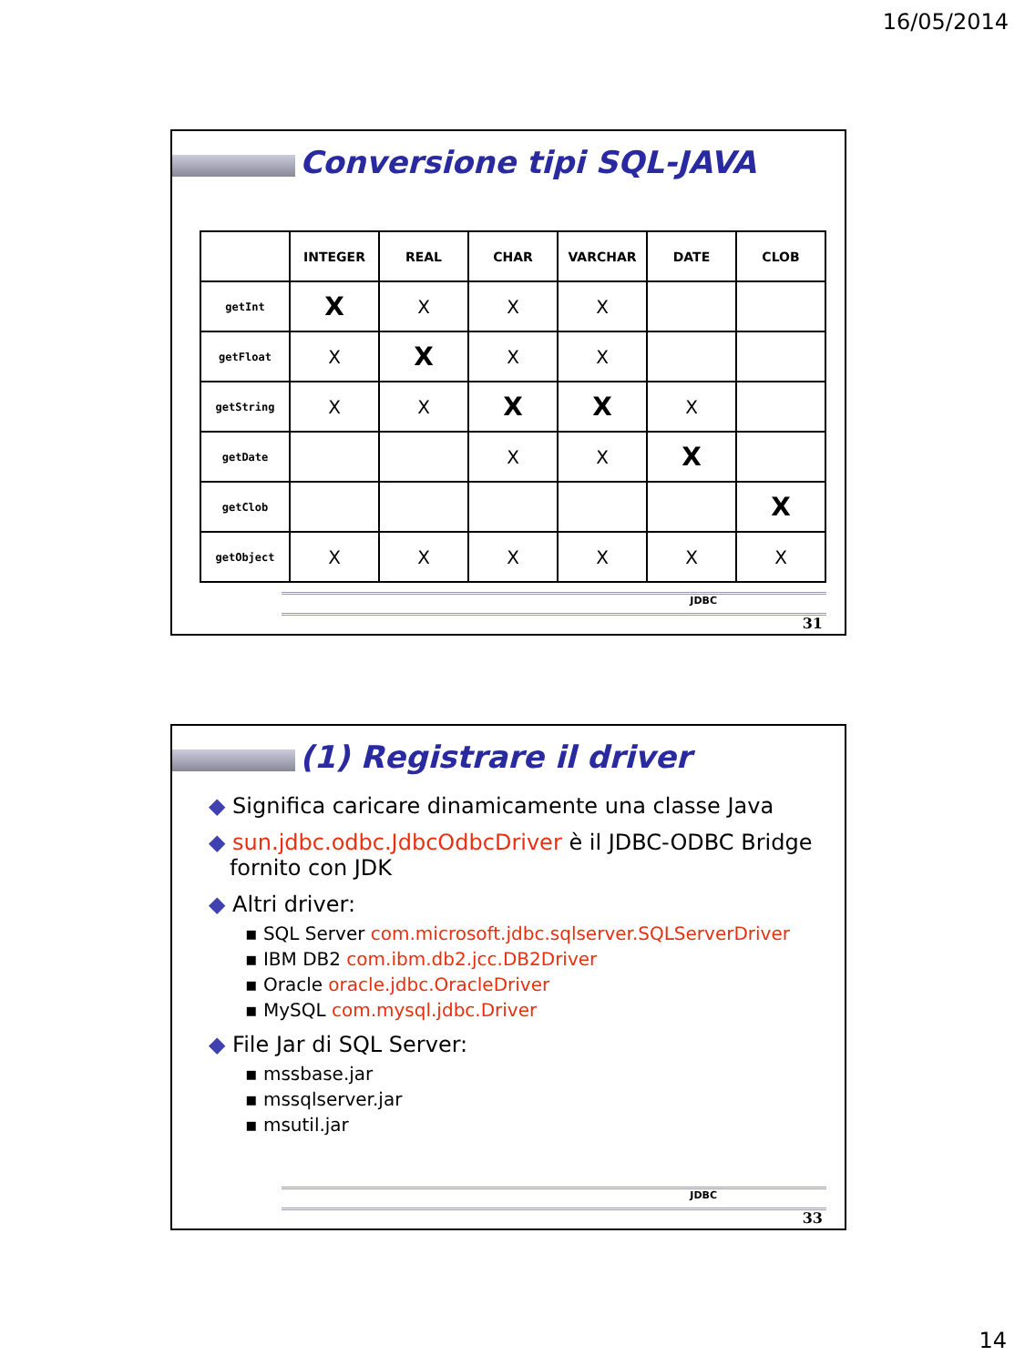16/05/2014
Conversione tipi SQL-JAVA
| | INTEGER | REAL | CHAR | VARCHAR | DATE | CLOB |
| --- | --- | --- | --- | --- | --- | --- |
| getInt | X | X | X | X | | |
| getFloat | X | X | X | X | | |
| getString | X | X | X | X | X | |
| getDate | | | X | X | X | |
| getClob | | | | | | X |
| getObject | X | X | X | X | X | X |
JDBC
31
(1) Registrare il driver
◆ Significa caricare dinamicamente una classe Java
◆ sun.jdbc.odbc.JdbcOdbcDriver è il JDBC-ODBC Bridge
fornito con JDK
◆ Altri driver:
▪ SQL Server com.microsoft.jdbc.sqlserver.SQLServerDriver
▪ IBM DB2 com.ibm.db2.jcc.DB2Driver
▪ Oracle oracle.jdbc.OracleDriver
▪ MySQL com.mysql.jdbc.Driver
◆ File Jar di SQL Server:
▪ mssbase.jar
▪ mssqlserver.jar
▪ msutil.jar
JDBC
33
14